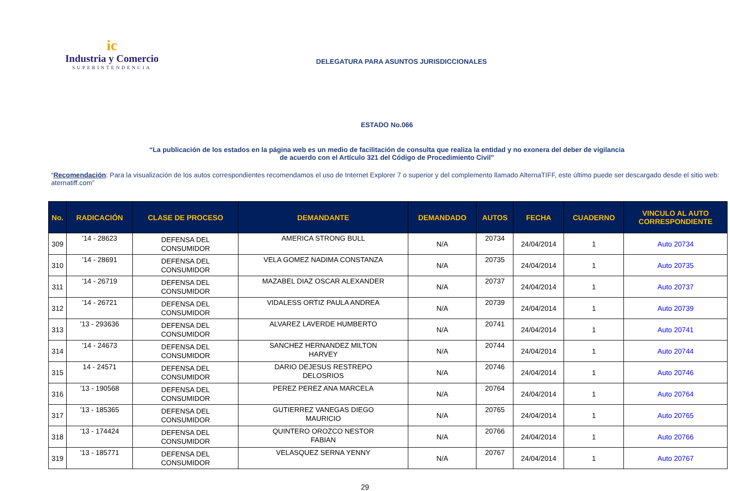ic
Industria y Comercio
SUPERINTENDENCIA
DELEGATURA PARA ASUNTOS JURISDICCIONALES
ESTADO No.066
“La publicación de los estados en la página web es un medio de facilitación de consulta que realiza la entidad y no exonera del deber de vigilancia
de acuerdo con el Artículo 321 del Código de Procedimiento Civil”
“Recomendación: Para la visualización de los autos correspondientes recomendamos el uso de Internet Explorer 7 o superior y del complemento llamado AlternaTIFF, este último puede ser descargado desde el sitio web: aternatiff.com”
| No. | RADICACIÓN | CLASE DE PROCESO | DEMANDANTE | DEMANDADO | AUTOS | FECHA | CUADERNO | VINCULO AL AUTO CORRESPONDIENTE |
| --- | --- | --- | --- | --- | --- | --- | --- | --- |
| 309 | '14 - 28623 | DEFENSA DEL CONSUMIDOR | AMERICA STRONG BULL | N/A | 20734 | 24/04/2014 | 1 | Auto 20734 |
| 310 | '14 - 28691 | DEFENSA DEL CONSUMIDOR | VELA GOMEZ NADIMA CONSTANZA | N/A | 20735 | 24/04/2014 | 1 | Auto 20735 |
| 311 | '14 - 26719 | DEFENSA DEL CONSUMIDOR | MAZABEL DIAZ OSCAR ALEXANDER | N/A | 20737 | 24/04/2014 | 1 | Auto 20737 |
| 312 | '14 - 26721 | DEFENSA DEL CONSUMIDOR | VIDALESS ORTIZ PAULA ANDREA | N/A | 20739 | 24/04/2014 | 1 | Auto 20739 |
| 313 | '13 - 293636 | DEFENSA DEL CONSUMIDOR | ALVAREZ LAVERDE HUMBERTO | N/A | 20741 | 24/04/2014 | 1 | Auto 20741 |
| 314 | '14 - 24673 | DEFENSA DEL CONSUMIDOR | SANCHEZ HERNANDEZ MILTON HARVEY | N/A | 20744 | 24/04/2014 | 1 | Auto 20744 |
| 315 | 14 - 24571 | DEFENSA DEL CONSUMIDOR | DARIO DEJESUS RESTREPO DELOSRIOS | N/A | 20746 | 24/04/2014 | 1 | Auto 20746 |
| 316 | '13 - 190568 | DEFENSA DEL CONSUMIDOR | PEREZ PEREZ ANA MARCELA | N/A | 20764 | 24/04/2014 | 1 | Auto 20764 |
| 317 | '13 - 185365 | DEFENSA DEL CONSUMIDOR | GUTIERREZ VANEGAS DIEGO MAURICIO | N/A | 20765 | 24/04/2014 | 1 | Auto 20765 |
| 318 | '13 - 174424 | DEFENSA DEL CONSUMIDOR | QUINTERO OROZCO NESTOR FABIAN | N/A | 20766 | 24/04/2014 | 1 | Auto 20766 |
| 319 | '13 - 185771 | DEFENSA DEL CONSUMIDOR | VELASQUEZ SERNA YENNY | N/A | 20767 | 24/04/2014 | 1 | Auto 20767 |
29